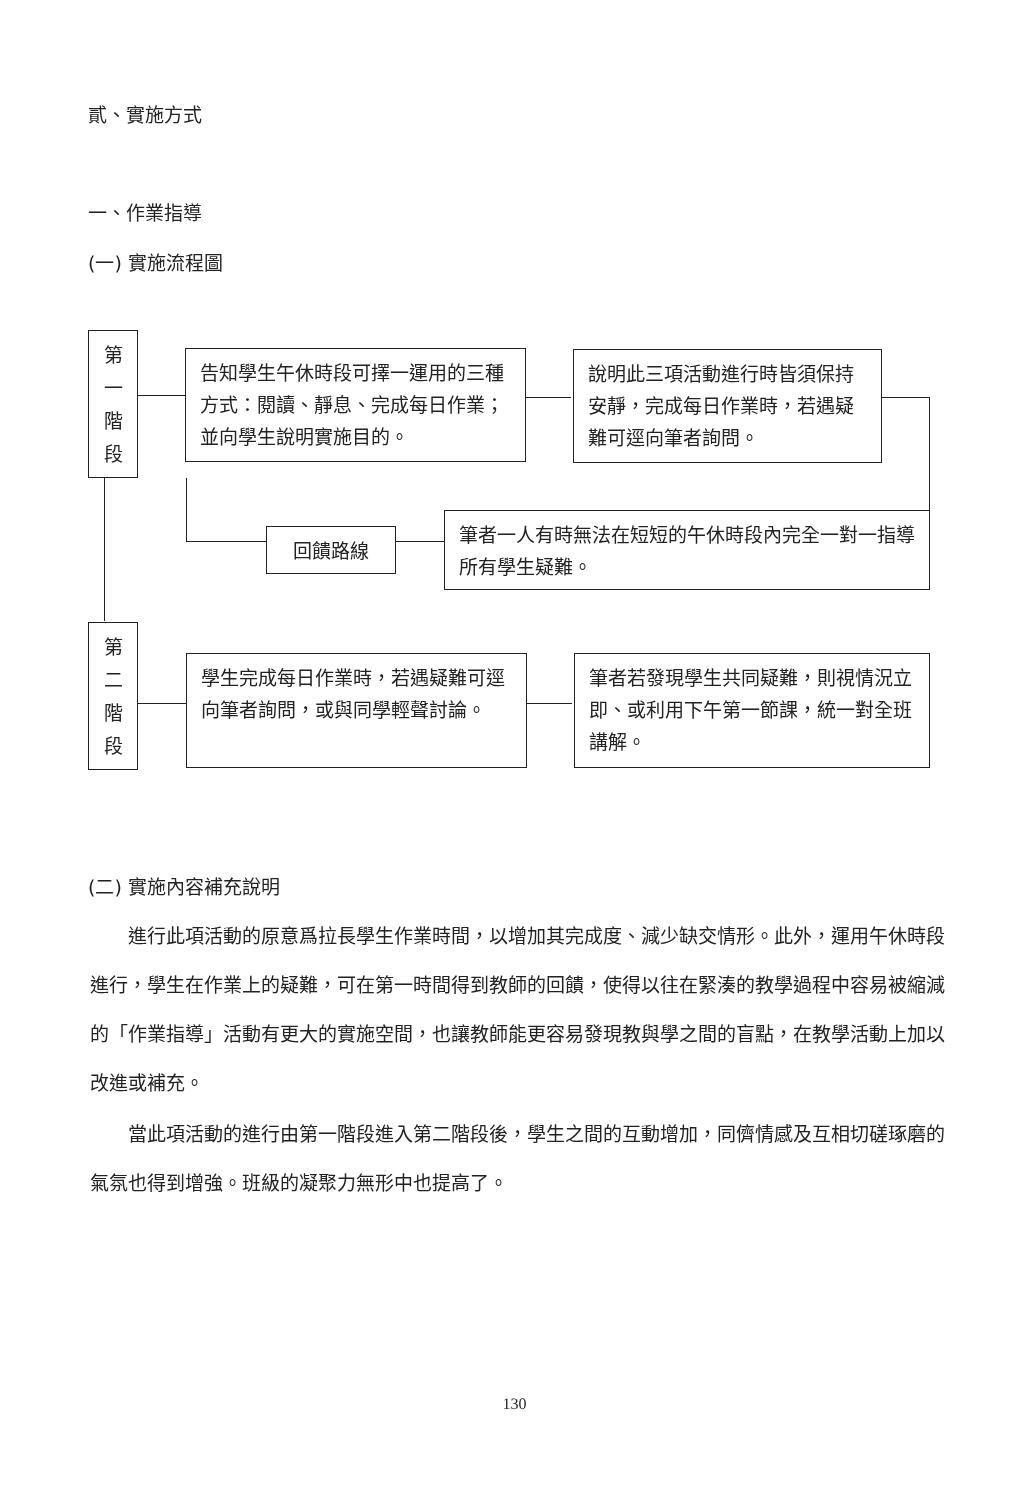貳、實施方式
一、作業指導
(一) 實施流程圖
第
一
階
段
告知學生午休時段可擇一運用的三種方式：閱讀、靜息、完成每日作業；並向學生說明實施目的。
說明此三項活動進行時皆須保持安靜，完成每日作業時，若遇疑難可逕向筆者詢問。
回饋路線
筆者一人有時無法在短短的午休時段內完全一對一指導所有學生疑難。
第
二
階
段
學生完成每日作業時，若遇疑難可逕向筆者詢問，或與同學輕聲討論。
筆者若發現學生共同疑難，則視情況立即、或利用下午第一節課，統一對全班講解。
(二) 實施內容補充說明
　　進行此項活動的原意爲拉長學生作業時間，以增加其完成度、減少缺交情形。此外，運用午休時段進行，學生在作業上的疑難，可在第一時間得到教師的回饋，使得以往在緊湊的教學過程中容易被縮減的「作業指導」活動有更大的實施空間，也讓教師能更容易發現教與學之間的盲點，在教學活動上加以改進或補充。
　　當此項活動的進行由第一階段進入第二階段後，學生之間的互動增加，同儕情感及互相切磋琢磨的氣氛也得到增強。班級的凝聚力無形中也提高了。
130